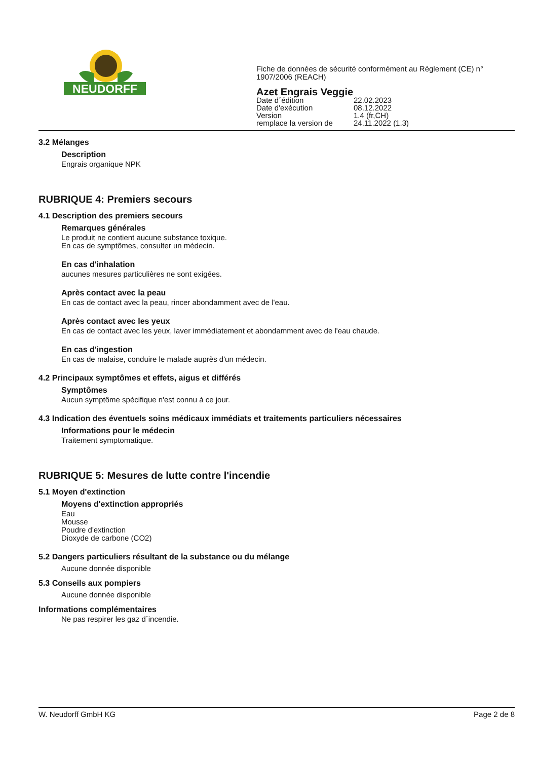NEUDORFF
Fiche de données de sécurité conformément au Règlement (CE) n°
1907/2006 (REACH)
Azet Engrais Veggie
| Date d´édition | 22.02.2023 |
| Date d'exécution | 08.12.2022 |
| Version | 1.4 (fr,CH) |
| remplace la version de | 24.11.2022 (1.3) |
3.2 Mélanges
Description
Engrais organique NPK
RUBRIQUE 4: Premiers secours
4.1 Description des premiers secours
Remarques générales
Le produit ne contient aucune substance toxique.
En cas de symptômes, consulter un médecin.
En cas d'inhalation
aucunes mesures particulières ne sont exigées.
Après contact avec la peau
En cas de contact avec la peau, rincer abondamment avec de l'eau.
Après contact avec les yeux
En cas de contact avec les yeux, laver immédiatement et abondamment avec de l'eau chaude.
En cas d'ingestion
En cas de malaise, conduire le malade auprès d'un médecin.
4.2 Principaux symptômes et effets, aigus et différés
Symptômes
Aucun symptôme spécifique n'est connu à ce jour.
4.3 Indication des éventuels soins médicaux immédiats et traitements particuliers nécessaires
Informations pour le médecin
Traitement symptomatique.
RUBRIQUE 5: Mesures de lutte contre l'incendie
5.1 Moyen d'extinction
Moyens d'extinction appropriés
Eau
Mousse
Poudre d'extinction
Dioxyde de carbone (CO2)
5.2 Dangers particuliers résultant de la substance ou du mélange
Aucune donnée disponible
5.3 Conseils aux pompiers
Aucune donnée disponible
Informations complémentaires
Ne pas respirer les gaz d´incendie.
W. Neudorff GmbH KG Page 2 de 8